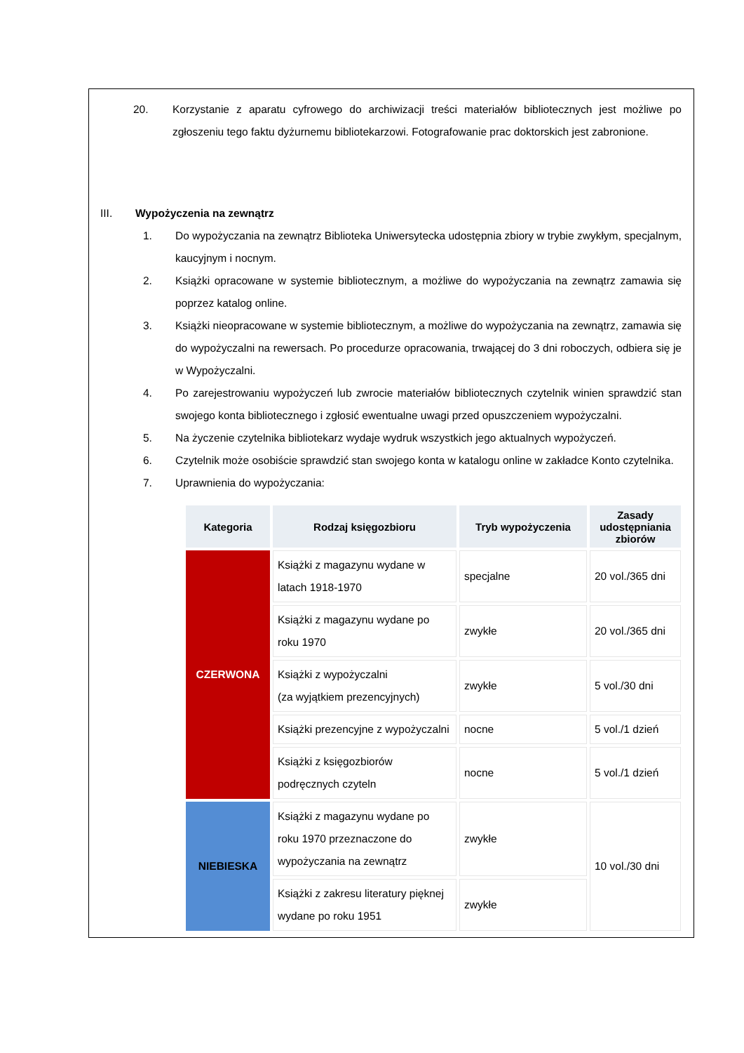20. Korzystanie z aparatu cyfrowego do archiwizacji treści materiałów bibliotecznych jest możliwe po zgłoszeniu tego faktu dyżurnemu bibliotekarzowi. Fotografowanie prac doktorskich jest zabronione.
III. Wypożyczenia na zewnątrz
1. Do wypożyczania na zewnątrz Biblioteka Uniwersytecka udostępnia zbiory w trybie zwykłym, specjalnym, kaucyjnym i nocnym.
2. Książki opracowane w systemie bibliotecznym, a możliwe do wypożyczania na zewnątrz zamawia się poprzez katalog online.
3. Książki nieopracowane w systemie bibliotecznym, a możliwe do wypożyczania na zewnątrz, zamawia się do wypożyczalni na rewersach. Po procedurze opracowania, trwającej do 3 dni roboczych, odbiera się je w Wypożyczalni.
4. Po zarejestrowaniu wypożyczeń lub zwrocie materiałów bibliotecznych czytelnik winien sprawdzić stan swojego konta bibliotecznego i zgłosić ewentualne uwagi przed opuszczeniem wypożyczalni.
5. Na życzenie czytelnika bibliotekarz wydaje wydruk wszystkich jego aktualnych wypożyczeń.
6. Czytelnik może osobiście sprawdzić stan swojego konta w katalogu online w zakładce Konto czytelnika.
7. Uprawnienia do wypożyczania:
| Kategoria | Rodzaj księgozbioru | Tryb wypożyczenia | Zasady udostępniania zbiorów |
| --- | --- | --- | --- |
| CZERWONA | Książki z magazynu wydane w latach 1918-1970 | specjalne | 20 vol./365 dni |
| | Książki z magazynu wydane po roku 1970 | zwykłe | 20 vol./365 dni |
| | Książki z wypożyczalni (za wyjątkiem prezencyjnych) | zwykłe | 5 vol./30 dni |
| | Książki prezencyjne z wypożyczalni | nocne | 5 vol./1 dzień |
| | Książki z księgozbiorów podręcznych czyteln | nocne | 5 vol./1 dzień |
| NIEBIESKA | Książki z magazynu wydane po roku 1970 przeznaczone do wypożyczania na zewnątrz | zwykłe | 10 vol./30 dni |
| | Książki z zakresu literatury pięknej wydane po roku 1951 | zwykłe | |